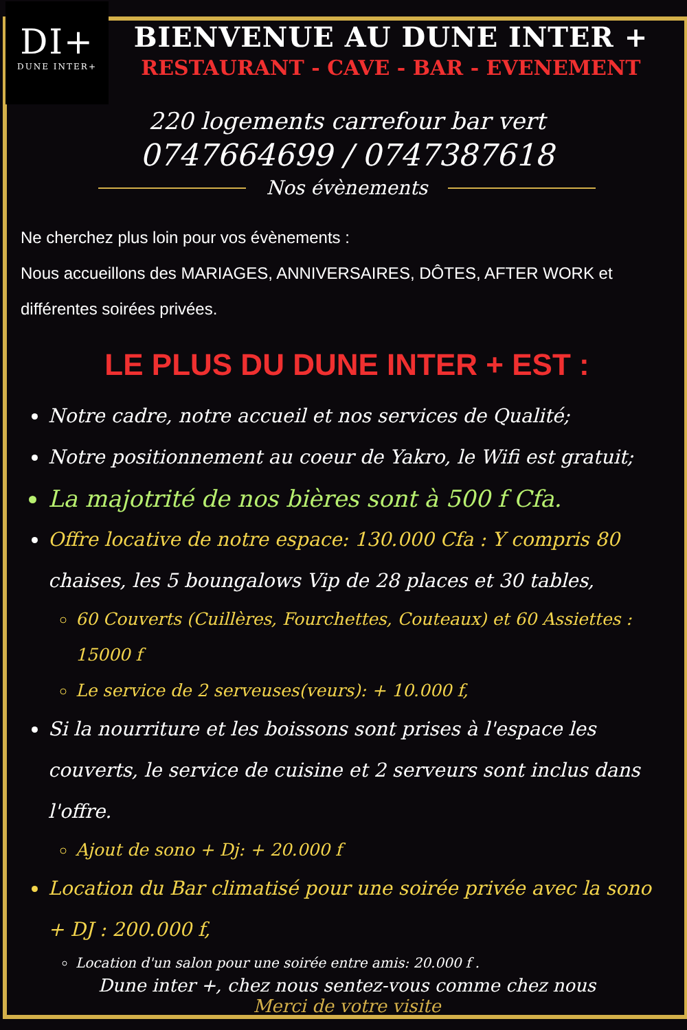DI+
DUNE INTER+
BIENVENUE AU DUNE INTER +
RESTAURANT - CAVE - BAR - EVENEMENT
220 logements carrefour bar vert
0747664699 / 0747387618
Nos évènements
Ne cherchez plus loin pour vos évènements :
Nous accueillons des MARIAGES, ANNIVERSAIRES, DÔTES, AFTER WORK et différentes soirées privées.
LE PLUS DU DUNE INTER + EST :
Notre cadre, notre accueil et nos services de Qualité;
Notre positionnement au coeur de Yakro, le Wifi est gratuit;
La majotrité de nos bières sont à 500 f Cfa.
Offre locative de notre espace: 130.000 Cfa : Y compris 80 chaises, les 5 boungalows Vip de 28 places et 30 tables,
60 Couverts (Cuillères, Fourchettes, Couteaux) et 60 Assiettes : 15000 f
Le service de 2 serveuses(veurs): + 10.000 f,
Si la nourriture et les boissons sont prises à l'espace les couverts, le service de cuisine et 2 serveurs sont inclus dans l'offre.
Ajout de sono + Dj: + 20.000 f
Location du Bar climatisé pour une soirée privée avec la sono + DJ : 200.000 f,
Location d'un salon pour une soirée entre amis: 20.000 f .
Dune inter +, chez nous sentez-vous comme chez nous
Merci de votre visite